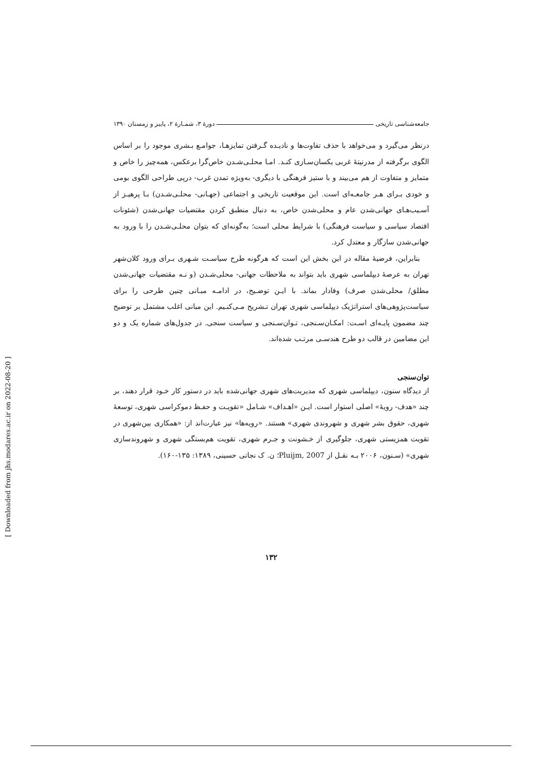جامعه‌شناسی تاریخی دورهٔ ۳، شمـارهٔ ۲، پاییز و زمستان ۱۳۹۰
درنظر می‌گیرد و می‌خواهد با حذف تفاوت‌ها و نادیـده گـرفتن تمایزهـا، جوامـع بـشری موجود را بر اساس الگوی برگرفته از مدرنیتهٔ غربی یکسان‌سـازی کنـد. امـا محلـی‌شـدن خاص‌گرا برعکس، همه‌چیز را خاص و متمایز و متفاوت از هم می‌بیند و با ستیز فرهنگی با دیگری- به‌ویژه تمدن غرب- درپی طراحی الگوی بومی و خودی بـرای هـر جامعـه‌ای است. این موقعیت تاریخی و اجتماعی (جهـانی- محلـی‌شـدن) بـا پرهیـز از آسـیب‌هـای جهانی‌شدن عام و محلی‌شدن خاص، به دنبال منطبق کردن مقتضیات جهانی‌شدن (شئونات اقتصاد سیاسی و سیاست فرهنگی) با شرایط محلی است؛ به‌گونه‌ای که بتوان محلـی‌شـدن را با ورود به جهانی‌شدن سازگار و معتدل کرد.
بنابراین، فرضیهٔ مقاله در این بخش این است که هرگونه طرح سیاسـت شـهری بـرای ورود کلان‌شهر تهران به عرصهٔ دیپلماسی شهری باید بتواند به ملاحظات جهانی- محلی‌شـدن (و نـه مقتضیات جهانی‌شدن مطلق/ محلی‌شدن صرف) وفادار بماند. با ایـن توضـیح، در ادامـه مبـانی چنین طرحی را برای سیاست‌پژوهی‌های استراتژیک دیپلماسی شهری تهران تـشریح مـی‌کنـیم. این مبانی اغلب مشتمل بر توضیح چند مضمون پایـه‌ای اسـت: امکـان‌سـنجی، تـوان‌سـنجی و سیاست سنجی. در جدول‌های شماره یک و دو این مضامین در قالب دو طرح هندسـی مرتـب شده‌اند.
توان‌سنجی
از دیدگاه سنون، دیپلماسی شهری که مدیریت‌های شهری جهانی‌شده باید در دستور کار خـود قرار دهند، بر چند «هدف- رویهٔ» اصلی استوار است. ایـن «اهـداف» شـامل «تقویـت و حفـظ دموکراسی شهری، توسعهٔ شهری، حقوق بشر شهری و شهروندی شهری» هستند. «رویه‌ها» نیز عبارت‌اند از: «همکاری بین‌شهری در تقویت همزیستی شهری، جلوگیری از خـشونت و جـرم شهری، تقویت هم‌بستگی شهری و شهروندسازی شهری» (سـنون، ۲۰۰۶ بـه نقـل از Pluijm, 2007؛ ن. ک نجاتی حسینی، ۱۳۸۹: ۱۳۵-۱۶۰).
۱۳۲
[ Downloaded from jhs.modares.ac.ir on 2022-08-20 ]